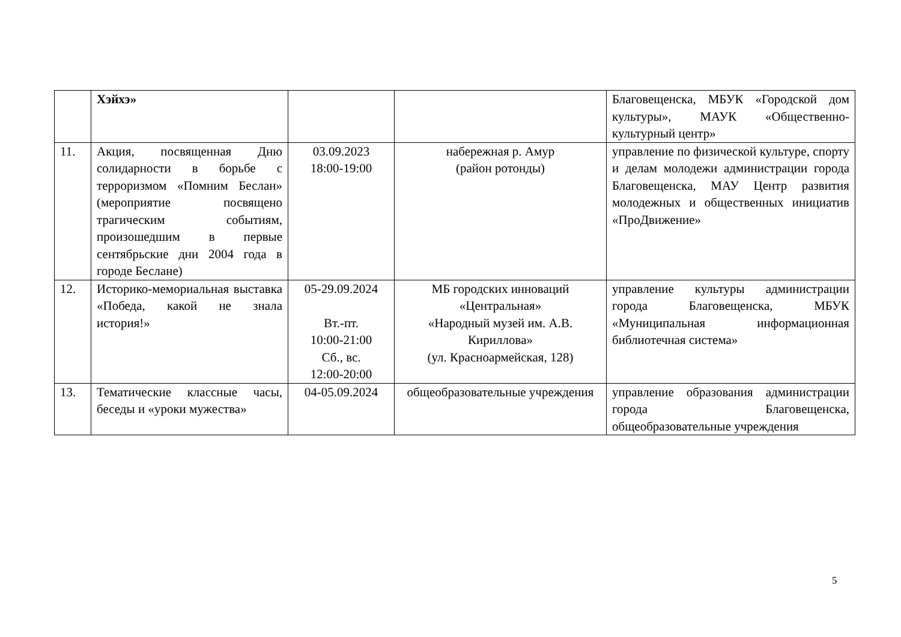| | Хэйхэ» | | | Благовещенска, МБУК «Городской дом культуры», МАУК «Общественно-культурный центр» |
| 11. | Акция, посвященная Дню солидарности в борьбе с терроризмом «Помним Беслан» (мероприятие посвящено трагическим событиям, произошедшим в первые сентябрьские дни 2004 года в городе Беслане) | 03.09.2023 18:00-19:00 | набережная р. Амур (район ротонды) | управление по физической культуре, спорту и делам молодежи администрации города Благовещенска, МАУ Центр развития молодежных и общественных инициатив «ПроДвижение» |
| 12. | Историко-мемориальная выставка «Победа, какой не знала история!» | 05-29.09.2024 Вт.-пт. 10:00-21:00 Сб., вс. 12:00-20:00 | МБ городских инноваций «Центральная» «Народный музей им. А.В. Кириллова» (ул. Красноармейская, 128) | управление культуры администрации города Благовещенска, МБУК «Муниципальная информационная библиотечная система» |
| 13. | Тематические классные часы, беседы и «уроки мужества» | 04-05.09.2024 | общеобразовательные учреждения | управление образования администрации города Благовещенска, общеобразовательные учреждения |
5